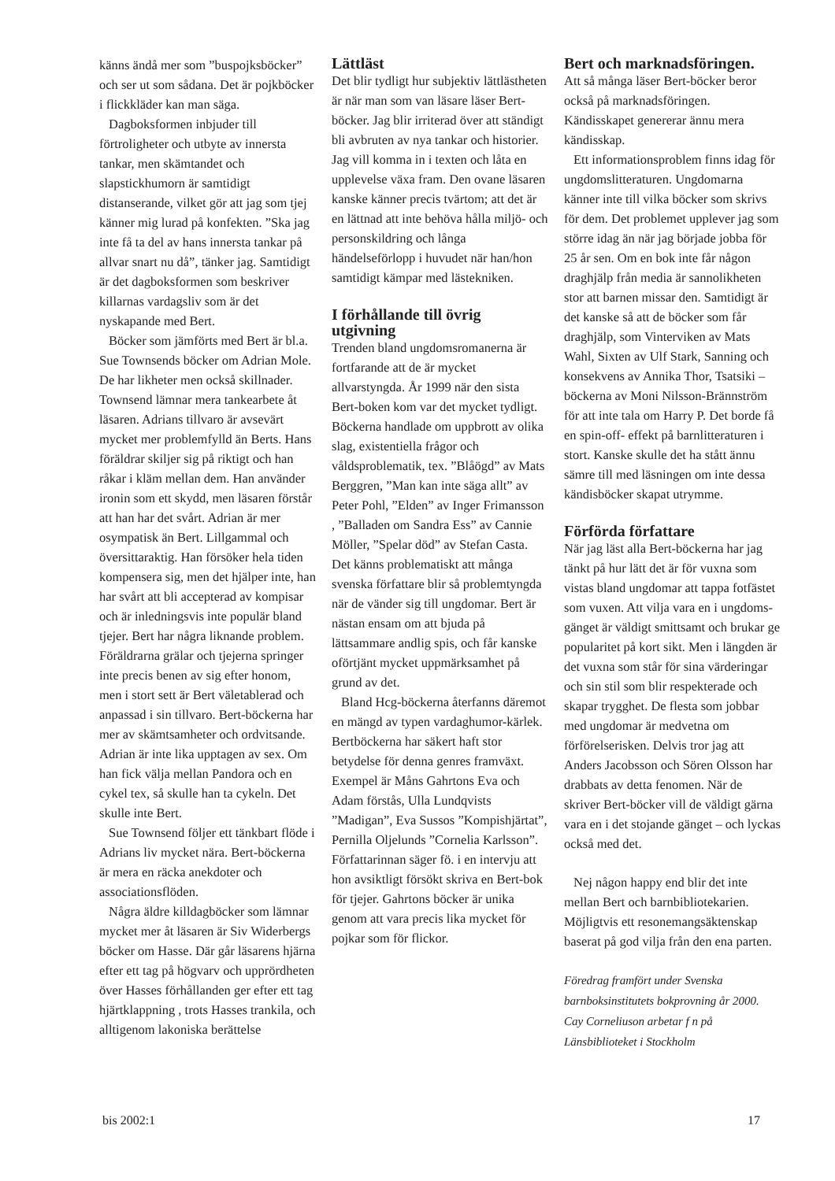känns ändå mer som ”buspojksböcker” och ser ut som sådana. Det är pojkböcker i flickkläder kan man säga.
Dagboksformen inbjuder till förtroligheter och utbyte av innersta tankar, men skämtandet och slapstickhumorn är samtidigt distanserande, vilket gör att jag som tjej känner mig lurad på konfekten. ”Ska jag inte få ta del av hans innersta tankar på allvar snart nu då”, tänker jag. Samtidigt är det dagboksformen som beskriver killarnas vardagsliv som är det nyskapande med Bert.
Böcker som jämförts med Bert är bl.a. Sue Townsends böcker om Adrian Mole. De har likheter men också skillnader. Townsend lämnar mera tankearbete åt läsaren. Adrians tillvaro är avsevärt mycket mer problemfylld än Berts. Hans föräldrar skiljer sig på riktigt och han råkar i kläm mellan dem. Han använder ironin som ett skydd, men läsaren förstår att han har det svårt. Adrian är mer osympatisk än Bert. Lillgammal och översittaraktig. Han försöker hela tiden kompensera sig, men det hjälper inte, han har svårt att bli accepterad av kompisar och är inledningsvis inte populär bland tjejer. Bert har några liknande problem. Föräldrarna grälar och tjejerna springer inte precis benen av sig efter honom, men i stort sett är Bert väletablerad och anpassad i sin tillvaro. Bert-böckerna har mer av skämtsamheter och ordvitsande. Adrian är inte lika upptagen av sex. Om han fick välja mellan Pandora och en cykel tex, så skulle han ta cykeln. Det skulle inte Bert.
Sue Townsend följer ett tänkbart flöde i Adrians liv mycket nära. Bert-böckerna är mera en räcka anekdoter och associationsflöden.
Några äldre killdagböcker som lämnar mycket mer åt läsaren är Siv Widerbergs böcker om Hasse. Där går läsarens hjärna efter ett tag på högvarv och upprördheten över Hasses förhållanden ger efter ett tag hjärtklappning , trots Hasses trankila, och alltigenom lakoniska berättelse
Lättläst
Det blir tydligt hur subjektiv lättlästheten är när man som van läsare läser Bert-böcker. Jag blir irriterad över att ständigt bli avbruten av nya tankar och historier. Jag vill komma in i texten och låta en upplevelse växa fram. Den ovane läsaren kanske känner precis tvärtom; att det är en lättnad att inte behöva hålla miljö- och personskildring och långa händelseförlopp i huvudet när han/hon samtidigt kämpar med lästekniken.
I förhållande till övrig utgivning
Trenden bland ungdomsromanerna är fortfarande att de är mycket allvarstyngda. År 1999 när den sista Bert-boken kom var det mycket tydligt. Böckerna handlade om uppbrott av olika slag, existentiella frågor och våldsproblematik, tex. ”Blåögd” av Mats Berggren, ”Man kan inte säga allt” av Peter Pohl, ”Elden” av Inger Frimansson , ”Balladen om Sandra Ess” av Cannie Möller, ”Spelar död” av Stefan Casta. Det känns problematiskt att många svenska författare blir så problemtyngda när de vänder sig till ungdomar. Bert är nästan ensam om att bjuda på lättsammare andlig spis, och får kanske oförtjänt mycket uppmärksamhet på grund av det.
Bland Hcg-böckerna återfanns däremot en mängd av typen vardaghumor-kärlek. Bertböckerna har säkert haft stor betydelse för denna genres framväxt. Exempel är Måns Gahrtons Eva och Adam förstås, Ulla Lundqvists ”Madigan”, Eva Sussos ”Kompishjärtat”, Pernilla Oljelunds ”Cornelia Karlsson”. Författarinnan säger fö. i en intervju att hon avsiktligt försökt skriva en Bert-bok för tjejer. Gahrtons böcker är unika genom att vara precis lika mycket för pojkar som för flickor.
Bert och marknadsföringen.
Att så många läser Bert-böcker beror också på marknadsföringen. Kändisskapet genererar ännu mera kändisskap.
Ett informationsproblem finns idag för ungdomslitteraturen. Ungdomarna känner inte till vilka böcker som skrivs för dem. Det problemet upplever jag som större idag än när jag började jobba för 25 år sen. Om en bok inte får någon draghjälp från media är sannolikheten stor att barnen missar den. Samtidigt är det kanske så att de böcker som får draghjälp, som Vinterviken av Mats Wahl, Sixten av Ulf Stark, Sanning och konsekvens av Annika Thor, Tsatsiki – böckerna av Moni Nilsson-Brännström för att inte tala om Harry P. Det borde få en spin-off- effekt på barnlitteraturen i stort. Kanske skulle det ha stått ännu sämre till med läsningen om inte dessa kändisböcker skapat utrymme.
Förförda författare
När jag läst alla Bert-böckerna har jag tänkt på hur lätt det är för vuxna som vistas bland ungdomar att tappa fotfästet som vuxen. Att vilja vara en i ungdoms-gänget är väldigt smittsamt och brukar ge popularitet på kort sikt. Men i längden är det vuxna som står för sina värderingar och sin stil som blir respekterade och skapar trygghet. De flesta som jobbar med ungdomar är medvetna om förförelserisken. Delvis tror jag att Anders Jacobsson och Sören Olsson har drabbats av detta fenomen. När de skriver Bert-böcker vill de väldigt gärna vara en i det stojande gänget – och lyckas också med det.
Nej någon happy end blir det inte mellan Bert och barnbibliotekarien. Möjligtvis ett resonemangsäktenskap baserat på god vilja från den ena parten.
Föredrag framfört under Svenska barnboksinstitutets bokprovning år 2000.
Cay Corneliuson arbetar f n på Länsbiblioteket i Stockholm
bis 2002:1 17